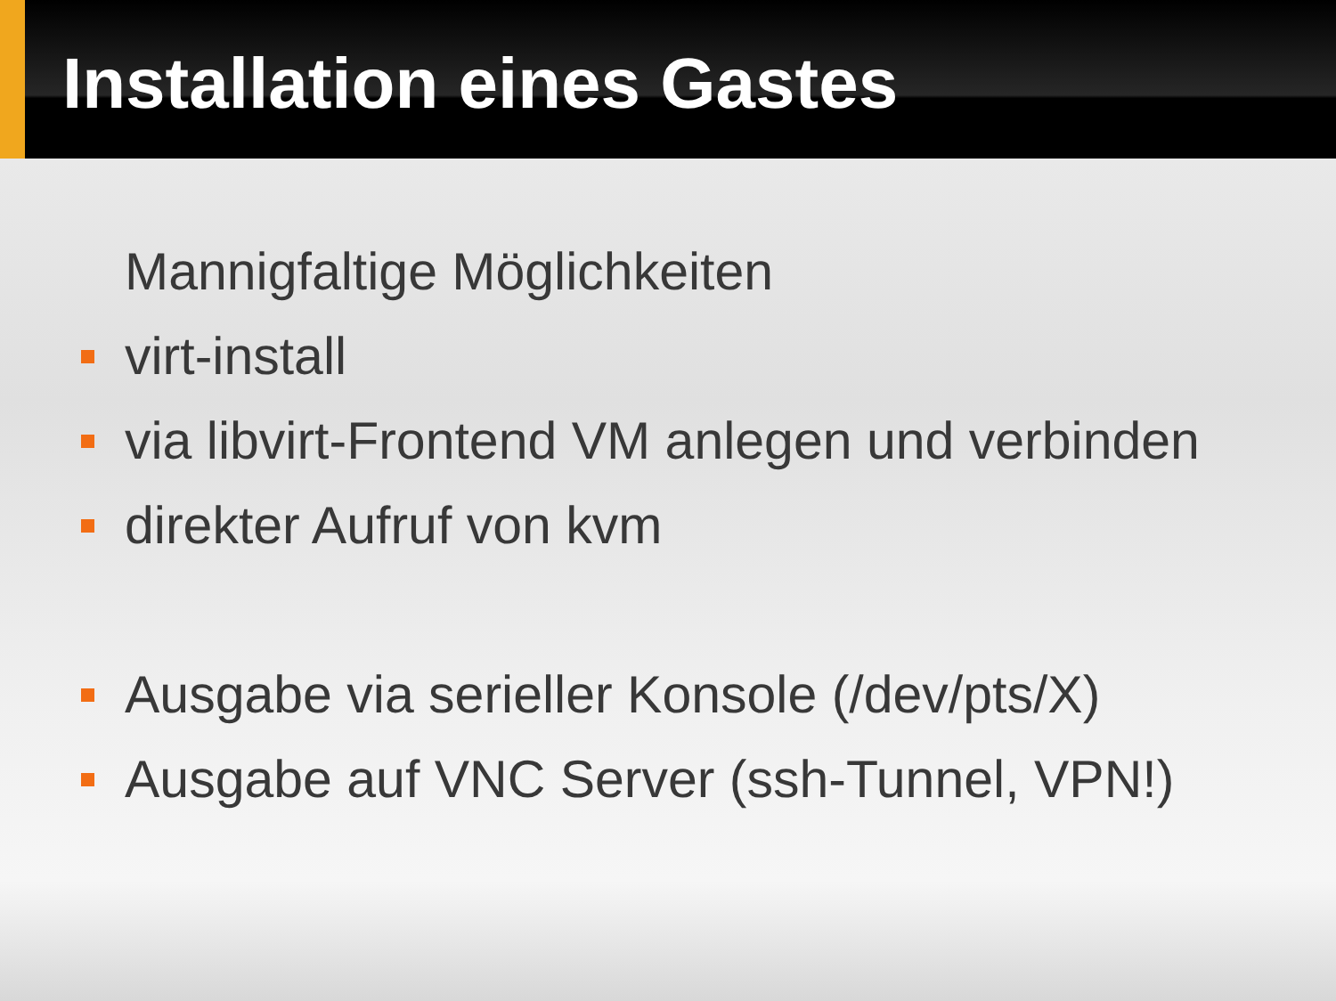Installation eines Gastes
Mannigfaltige Möglichkeiten
virt-install
via libvirt-Frontend VM anlegen und verbinden
direkter Aufruf von kvm
Ausgabe via serieller Konsole (/dev/pts/X)
Ausgabe auf VNC Server (ssh-Tunnel, VPN!)